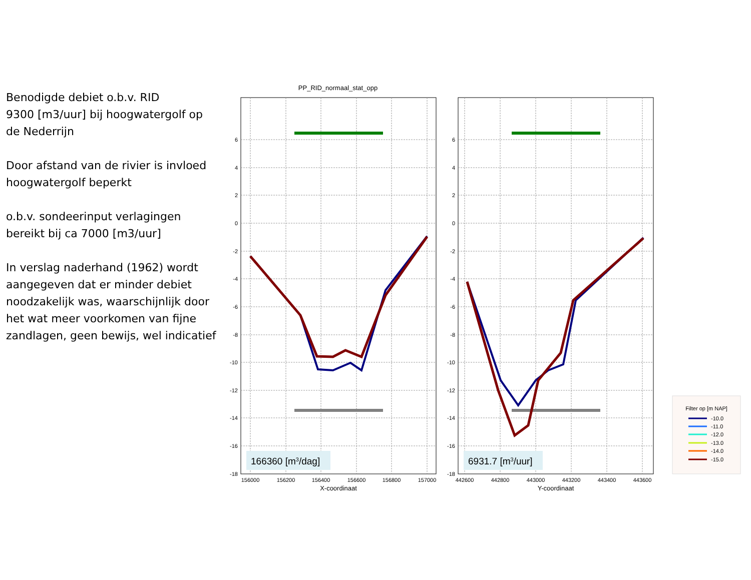Benodigde debiet o.b.v. RID
9300 [m3/uur] bij hoogwatergolf op de Nederrijn
Door afstand van de rivier is invloed hoogwatergolf beperkt
o.b.v. sondeerinput verlagingen bereikt bij ca 7000 [m3/uur]
In verslag naderhand (1962) wordt aangegeven dat er minder debiet noodzakelijk was, waarschijnlijk door het wat meer voorkomen van fijne zandlagen, geen bewijs, wel indicatief
PP_RID_normaal_stat_opp
6
4
2
0
-2
-4
-6
-8
-10
-12
-14
-16
-18
6
4
2
0
-2
-4
-6
-8
-10
-12
-14
-16
-18
156000
156200
156400
156600
156800
157000
442600
442800
443000
443200
443400
443600
X-coordinaat
Y-coordinaat
166360 [m3/dag]
6931.7 [m3/uur]
Filter op [m NAP]
-10.0
-11.0
-12.0
-13.0
-14.0
-15.0